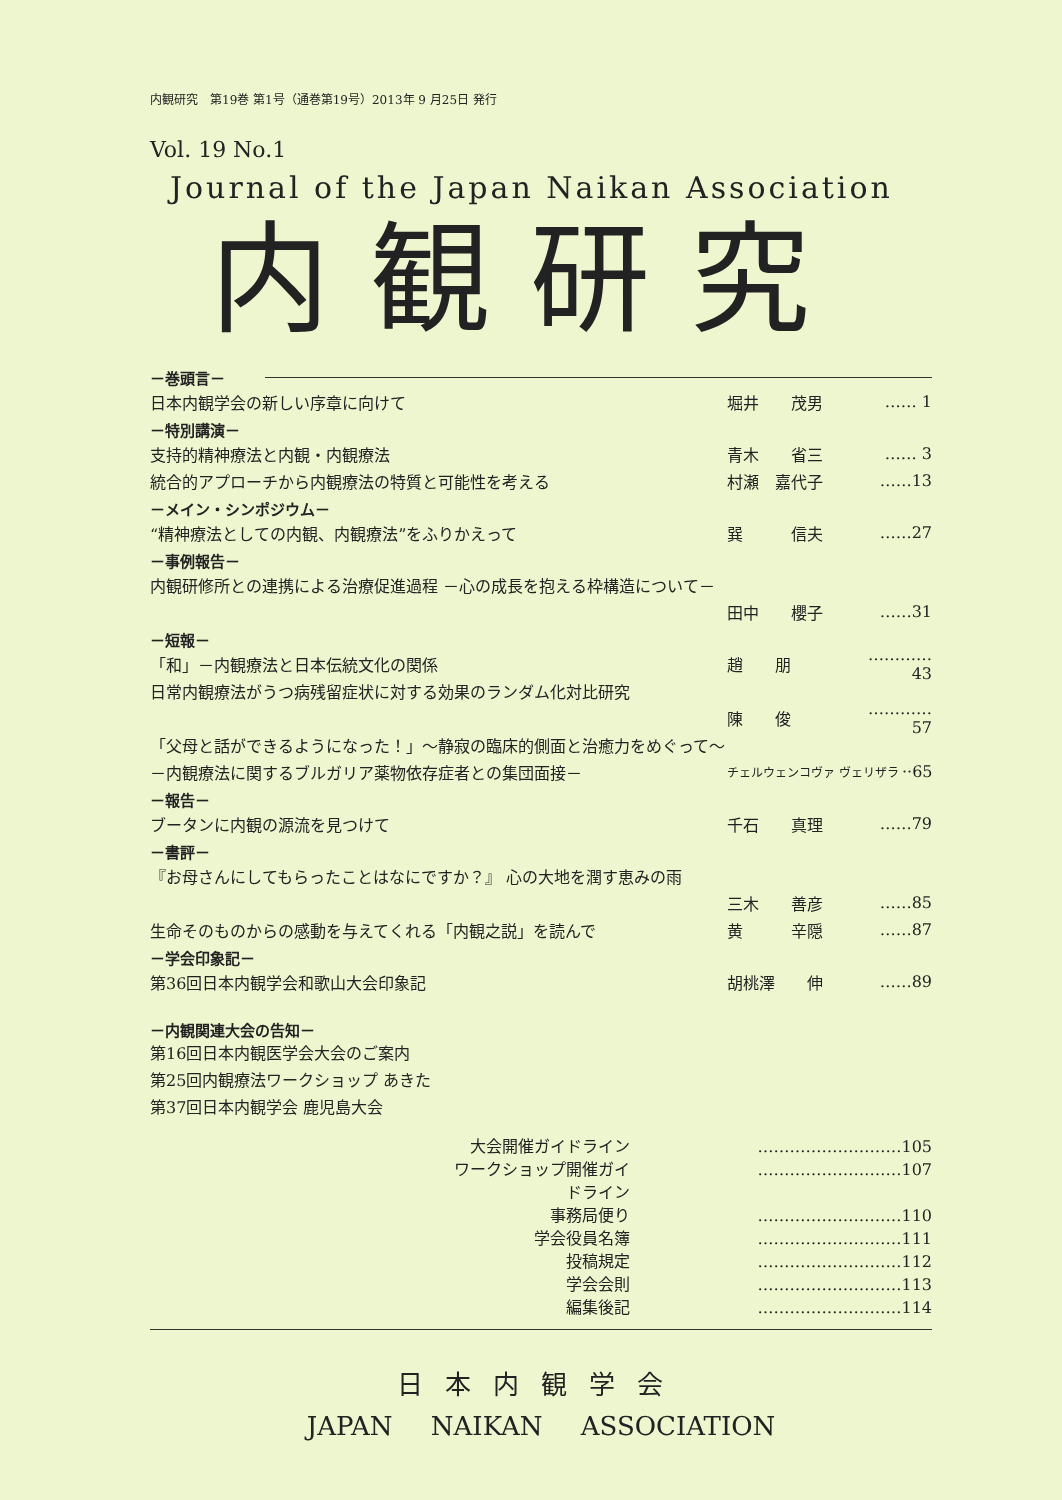内観研究　第19巻 第1号（通巻第19号）2013年 9 月25日 発行
Vol. 19 No.1
Journal of the Japan Naikan Association
内観研究
－巻頭言－
日本内観学会の新しい序章に向けて 堀井　　茂男 …… 1
－特別講演－
支持的精神療法と内観・内観療法 青木　　省三 …… 3
統合的アプローチから内観療法の特質と可能性を考える 村瀬　嘉代子 ……13
－メイン・シンポジウム－
“精神療法としての内観、内観療法”をふりかえって 巽　　　信夫 ……27
－事例報告－
内観研修所との連携による治療促進過程 －心の成長を抱える枠構造について－
田中　　櫻子 ……31
－短報－
「和」－内観療法と日本伝統文化の関係 趙　　朋 …………43
日常内観療法がうつ病残留症状に対する効果のランダム化対比研究
陳　　俊 …………57
「父母と話ができるようになった！」～静寂の臨床的側面と治癒力をめぐって～
－内観療法に関するブルガリア薬物依存症者との集団面接－ チェルウェンコヴァ ヴェリザラ ··65
－報告－
ブータンに内観の源流を見つけて 千石　　真理 ……79
－書評－
『お母さんにしてもらったことはなにですか？』 心の大地を潤す恵みの雨
三木　　善彦 ……85
生命そのものからの感動を与えてくれる「内観之説」を読んで 黄　　　辛隠 ……87
－学会印象記－
第36回日本内観学会和歌山大会印象記 胡桃澤　　伸 ……89
－内観関連大会の告知－
第16回日本内観医学会大会のご案内
第25回内観療法ワークショップ あきた
第37回日本内観学会 鹿児島大会
大会開催ガイドライン ………………………105
ワークショップ開催ガイドライン ………………………107
事務局便り ………………………110
学会役員名簿 ………………………111
投稿規定 ………………………112
学会会則 ………………………113
編集後記 ………………………114
日本内観学会
JAPAN NAIKAN ASSOCIATION